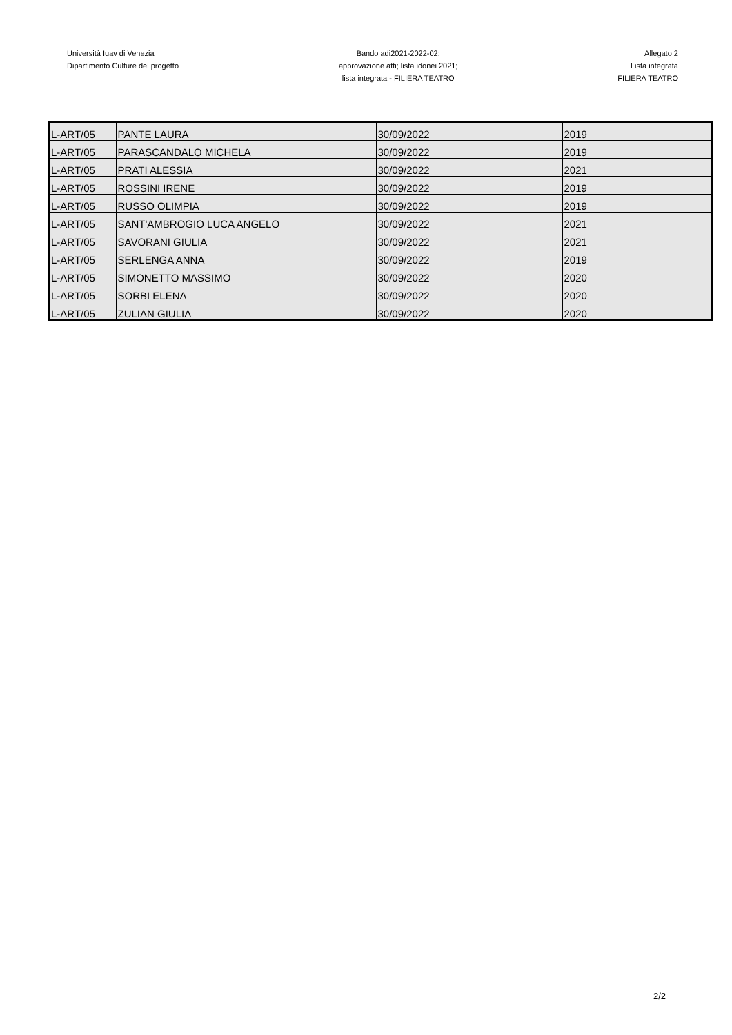Università Iuav di Venezia
Dipartimento Culture del progetto
Bando adi2021-2022-02:
approvazione atti; lista idonei 2021;
lista integrata - FILIERA TEATRO
Allegato 2
Lista integrata
FILIERA TEATRO
| L-ART/05 | PANTE LAURA | 30/09/2022 | 2019 |
| L-ART/05 | PARASCANDALO MICHELA | 30/09/2022 | 2019 |
| L-ART/05 | PRATI ALESSIA | 30/09/2022 | 2021 |
| L-ART/05 | ROSSINI IRENE | 30/09/2022 | 2019 |
| L-ART/05 | RUSSO OLIMPIA | 30/09/2022 | 2019 |
| L-ART/05 | SANT'AMBROGIO LUCA ANGELO | 30/09/2022 | 2021 |
| L-ART/05 | SAVORANI GIULIA | 30/09/2022 | 2021 |
| L-ART/05 | SERLENGA ANNA | 30/09/2022 | 2019 |
| L-ART/05 | SIMONETTO MASSIMO | 30/09/2022 | 2020 |
| L-ART/05 | SORBI ELENA | 30/09/2022 | 2020 |
| L-ART/05 | ZULIAN GIULIA | 30/09/2022 | 2020 |
2/2